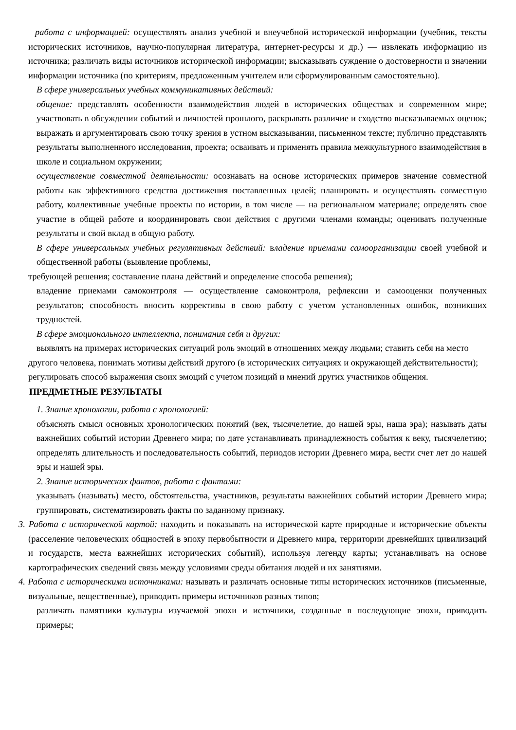работа с информацией: осуществлять анализ учебной и внеучебной исторической информации (учебник, тексты исторических источников, научно-популярная литература, интернет-ресурсы и др.) — извлекать информацию из источника; различать виды источников исторической информации; высказывать суждение о достоверности и значении информации источника (по критериям, предложенным учителем или сформулированным самостоятельно).
В сфере универсальных учебных коммуникативных действий:
общение: представлять особенности взаимодействия людей в исторических обществах и современном мире; участвовать в обсуждении событий и личностей прошлого, раскрывать различие и сходство высказываемых оценок; выражать и аргументировать свою точку зрения в устном высказывании, письменном тексте; публично представлять результаты выполненного исследования, проекта; осваивать и применять правила межкультурного взаимодействия в школе и социальном окружении;
осуществление совместной деятельности: осознавать на основе исторических примеров значение совместной работы как эффективного средства достижения поставленных целей; планировать и осуществлять совместную работу, коллективные учебные проекты по истории, в том числе — на региональном материале; определять свое участие в общей работе и координировать свои действия с другими членами команды; оценивать полученные результаты и свой вклад в общую работу.
В сфере универсальных учебных регулятивных действий: владение приемами самоорганизации своей учебной и общественной работы (выявление проблемы,
требующей решения; составление плана действий и определение способа решения);
владение приемами самоконтроля — осуществление самоконтроля, рефлексии и самооценки полученных результатов; способность вносить коррективы в свою работу с учетом установленных ошибок, возникших трудностей.
В сфере эмоционального интеллекта, понимания себя и других:
выявлять на примерах исторических ситуаций роль эмоций в отношениях между людьми; ставить себя на место другого человека, понимать мотивы действий другого (в исторических ситуациях и окружающей действительности);
регулировать способ выражения своих эмоций с учетом позиций и мнений других участников общения.
ПРЕДМЕТНЫЕ РЕЗУЛЬТАТЫ
1. Знание хронологии, работа с хронологией:
объяснять смысл основных хронологических понятий (век, тысячелетие, до нашей эры, наша эра); называть даты важнейших событий истории Древнего мира; по дате устанавливать принадлежность события к веку, тысячелетию; определять длительность и последовательность событий, периодов истории Древнего мира, вести счет лет до нашей эры и нашей эры.
2. Знание исторических фактов, работа с фактами:
указывать (называть) место, обстоятельства, участников, результаты важнейших событий истории Древнего мира; группировать, систематизировать факты по заданному признаку.
3. Работа с исторической картой: находить и показывать на исторической карте природные и исторические объекты (расселение человеческих общностей в эпоху первобытности и Древнего мира, территории древнейших цивилизаций и государств, места важнейших исторических событий), используя легенду карты; устанавливать на основе картографических сведений связь между условиями среды обитания людей и их занятиями.
4. Работа с историческими источниками: называть и различать основные типы исторических источников (письменные, визуальные, вещественные), приводить примеры источников разных типов;
различать памятники культуры изучаемой эпохи и источники, созданные в последующие эпохи, приводить примеры;